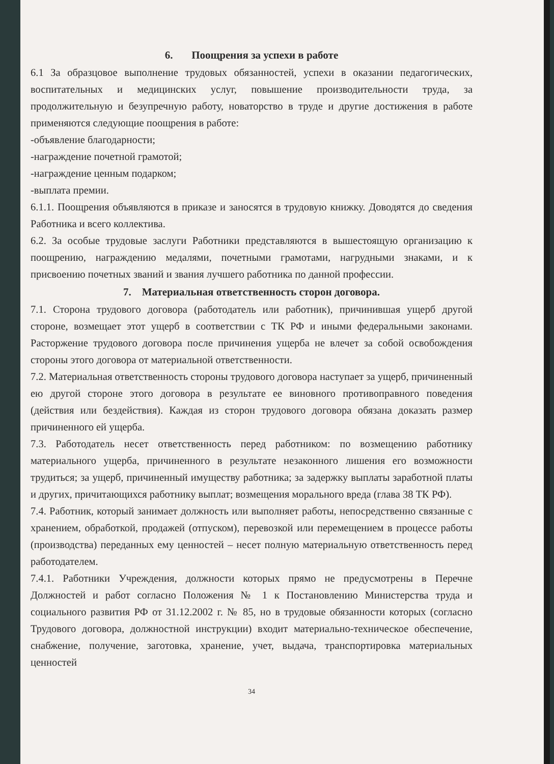6. Поощрения за успехи в работе
6.1 За образцовое выполнение трудовых обязанностей, успехи в оказании педагогических, воспитательных и медицинских услуг, повышение производительности труда, за продолжительную и безупречную работу, новаторство в труде и другие достижения в работе применяются следующие поощрения в работе:
-объявление благодарности;
-награждение почетной грамотой;
-награждение ценным подарком;
-выплата премии.
6.1.1. Поощрения объявляются в приказе и заносятся в трудовую книжку. Доводятся до сведения Работника и всего коллектива.
6.2. За особые трудовые заслуги Работники представляются в вышестоящую организацию к поощрению, награждению медалями, почетными грамотами, нагрудными знаками, и к присвоению почетных званий и звания лучшего работника по данной профессии.
7. Материальная ответственность сторон договора.
7.1. Сторона трудового договора (работодатель или работник), причинившая ущерб другой стороне, возмещает этот ущерб в соответствии с ТК РФ и иными федеральными законами. Расторжение трудового договора после причинения ущерба не влечет за собой освобождения стороны этого договора от материальной ответственности.
7.2. Материальная ответственность стороны трудового договора наступает за ущерб, причиненный ею другой стороне этого договора в результате ее виновного противоправного поведения (действия или бездействия). Каждая из сторон трудового договора обязана доказать размер причиненного ей ущерба.
7.3. Работодатель несет ответственность перед работником: по возмещению работнику материального ущерба, причиненного в результате незаконного лишения его возможности трудиться; за ущерб, причиненный имуществу работника; за задержку выплаты заработной платы и других, причитающихся работнику выплат; возмещения морального вреда (глава 38 ТК РФ).
7.4. Работник, который занимает должность или выполняет работы, непосредственно связанные с хранением, обработкой, продажей (отпуском), перевозкой или перемещением в процессе работы (производства) переданных ему ценностей – несет полную материальную ответственность перед работодателем.
7.4.1. Работники Учреждения, должности которых прямо не предусмотрены в Перечне Должностей и работ согласно Положения № 1 к Постановлению Министерства труда и социального развития РФ от 31.12.2002 г. № 85, но в трудовые обязанности которых (согласно Трудового договора, должностной инструкции) входит материально-техническое обеспечение, снабжение, получение, заготовка, хранение, учет, выдача, транспортировка материальных ценностей
34